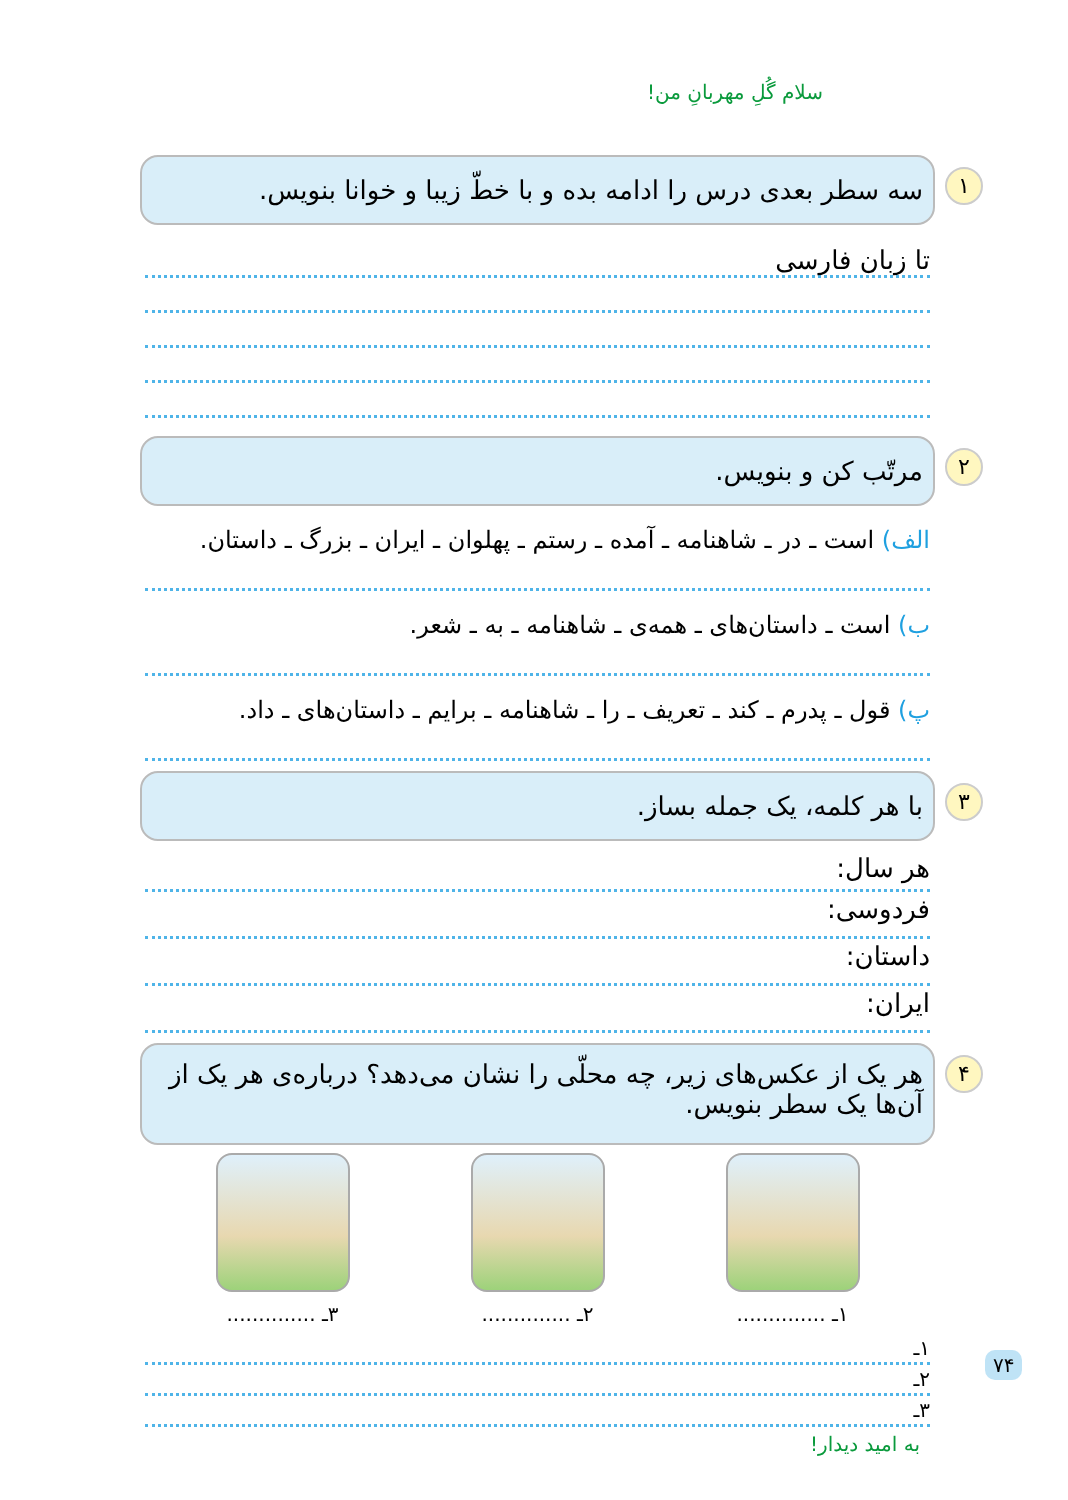سلام گُلِ مهربانِ من!
۱ سه سطر بعدی درس را ادامه بده و با خطّ زیبا و خوانا بنویس.
تا زبان فارسی
۲ مرتّب کن و بنویس.
الف) است ـ در ـ شاهنامه ـ آمده ـ رستم ـ پهلوان ـ ایران ـ بزرگ ـ داستان.
ب) است ـ داستان‌های ـ همه‌ی ـ شاهنامه ـ به ـ شعر.
پ) قول ـ پدرم ـ کند ـ تعریف ـ را ـ شاهنامه ـ برایم ـ داستان‌های ـ داد.
۳ با هر کلمه، یک جمله بساز.
هر سال:
فردوسی:
داستان:
ایران:
۴ هر یک از عکس‌های زیر، چه محلّی را نشان می‌دهد؟ درباره‌ی هر یک از آن‌ها یک سطر بنویس.
۱ـ .............. ۲ـ .............. ۳ـ ..............
۱ـ
۲ـ
۳ـ
به امید دیدار!
۷۴